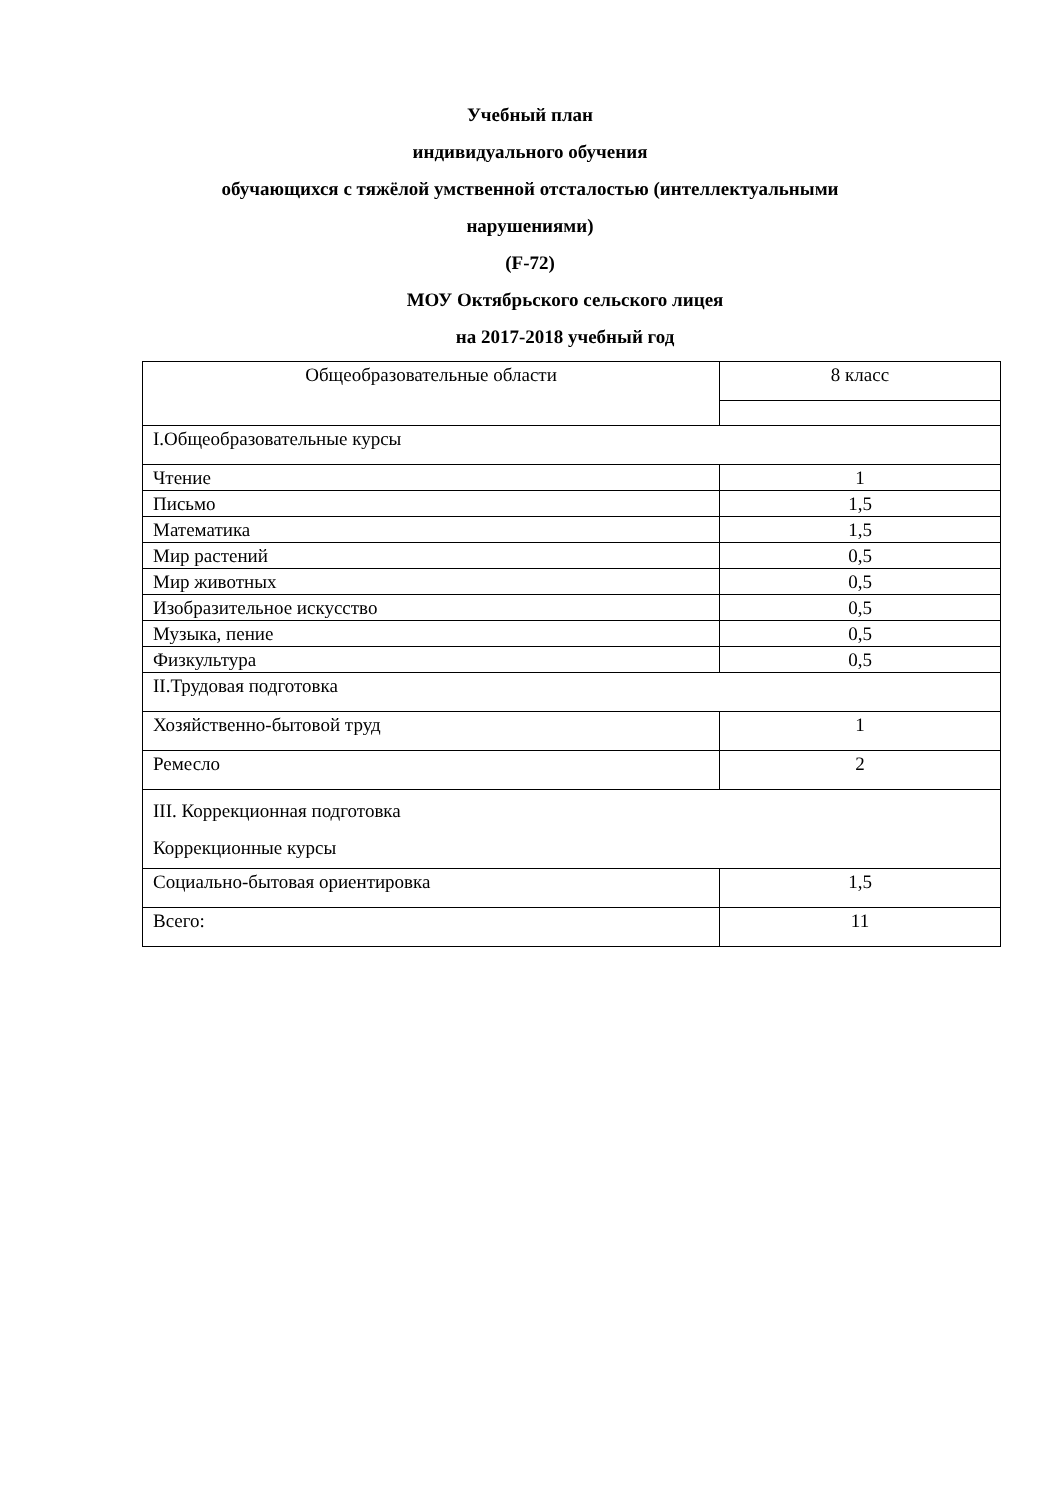Учебный план
индивидуального обучения
обучающихся с тяжёлой умственной отсталостью (интеллектуальными
нарушениями)
(F-72)
МОУ Октябрьского сельского лицея
на 2017-2018 учебный год
| Общеобразовательные области | 8 класс |
| I.Общеобразовательные курсы | |
| Чтение | 1 |
| Письмо | 1,5 |
| Математика | 1,5 |
| Мир растений | 0,5 |
| Мир животных | 0,5 |
| Изобразительное искусство | 0,5 |
| Музыка, пение | 0,5 |
| Физкультура | 0,5 |
| II.Трудовая подготовка | |
| Хозяйственно-бытовой труд | 1 |
| Ремесло | 2 |
| III. Коррекционная подготовка Коррекционные курсы | |
| Социально-бытовая ориентировка | 1,5 |
| Всего: | 11 |